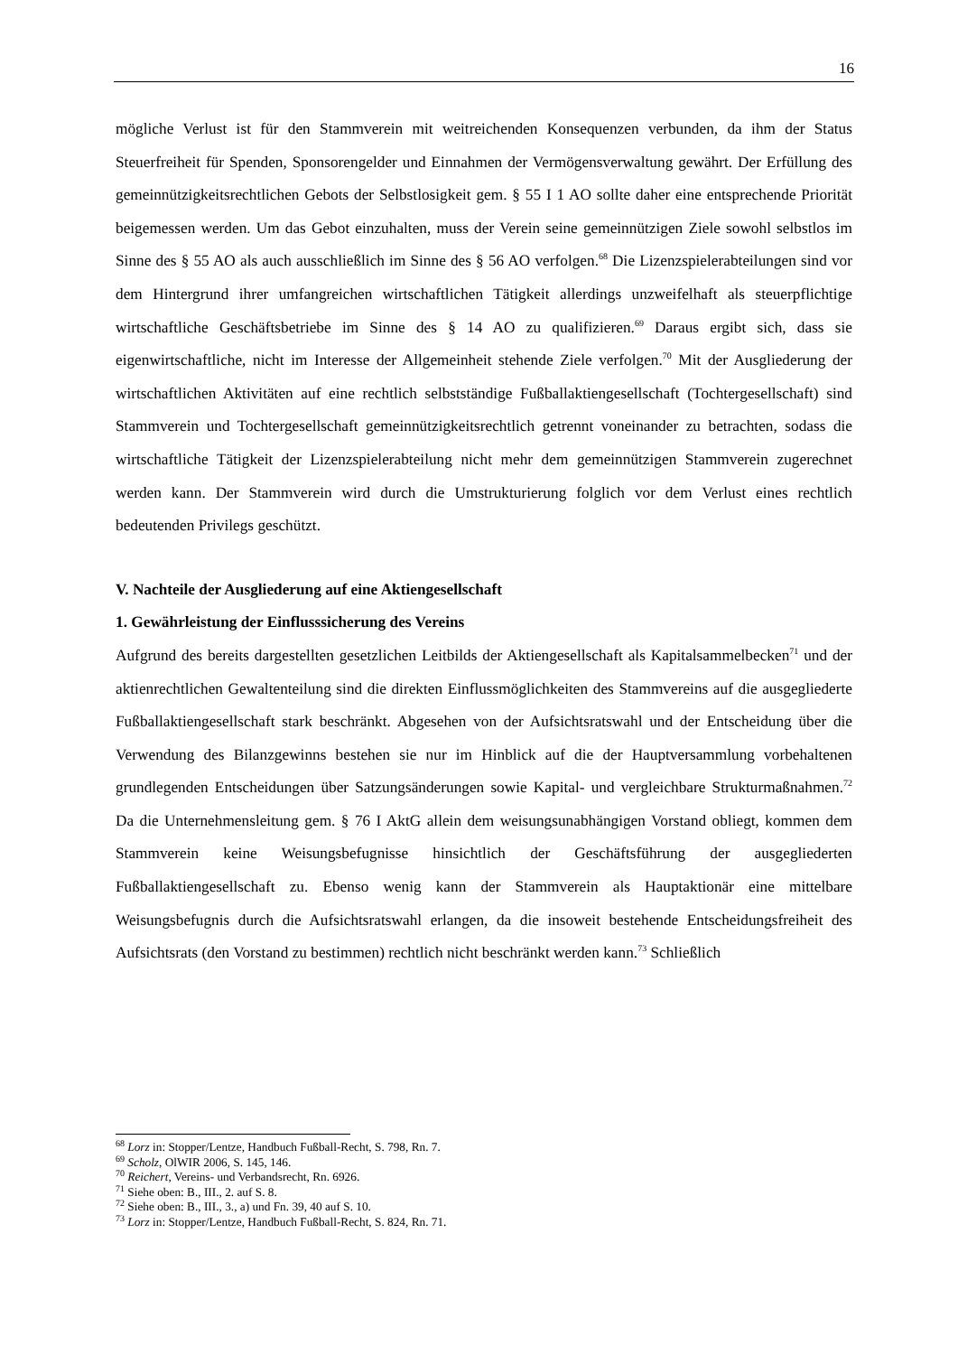16
mögliche Verlust ist für den Stammverein mit weitreichenden Konsequenzen verbunden, da ihm der Status Steuerfreiheit für Spenden, Sponsorengelder und Einnahmen der Vermögens­verwaltung gewährt. Der Erfüllung des gemeinnützigkeitsrechtlichen Gebots der Selbstlosig­keit gem. § 55 I 1 AO sollte daher eine entsprechende Priorität beigemessen werden. Um das Gebot einzuhalten, muss der Verein seine gemeinnützigen Ziele sowohl selbstlos im Sinne des § 55 AO als auch ausschließlich im Sinne des § 56 AO verfolgen.<sup>68</sup> Die Lizenzspielerab­teilungen sind vor dem Hintergrund ihrer umfangreichen wirtschaftlichen Tätigkeit allerdings unzweifelhaft als steuerpflichtige wirtschaftliche Geschäftsbetriebe im Sinne des § 14 AO zu qualifizieren.<sup>69</sup> Daraus ergibt sich, dass sie eigenwirtschaftliche, nicht im Interesse der All­gemeinheit stehende Ziele verfolgen.<sup>70</sup> Mit der Ausgliederung der wirtschaftlichen Aktivitä­ten auf eine rechtlich selbstständige Fußballaktiengesellschaft (Tochtergesellschaft) sind Stammverein und Tochtergesellschaft gemeinnützigkeitsrechtlich getrennt voneinander zu betrachten, sodass die wirtschaftliche Tätigkeit der Lizenzspielerabteilung nicht mehr dem gemeinnützigen Stammverein zugerechnet werden kann. Der Stammverein wird durch die Umstrukturierung folglich vor dem Verlust eines rechtlich bedeutenden Privilegs geschützt.
V. Nachteile der Ausgliederung auf eine Aktiengesellschaft
1. Gewährleistung der Einflusssicherung des Vereins
Aufgrund des bereits dargestellten gesetzlichen Leitbilds der Aktiengesellschaft als Kapital­sammelbecken<sup>71</sup> und der aktienrechtlichen Gewaltenteilung sind die direkten Einflussmög­lichkeiten des Stammvereins auf die ausgegliederte Fußballaktiengesellschaft stark be­schränkt. Abgesehen von der Aufsichtsratswahl und der Entscheidung über die Verwendung des Bilanzgewinns bestehen sie nur im Hinblick auf die der Hauptversammlung vorbehalte­nen grundlegenden Entscheidungen über Satzungsänderungen sowie Kapital- und vergleich­bare Strukturmaßnahmen.<sup>72</sup> Da die Unternehmensleitung gem. § 76 I AktG allein dem wei­sungsunabhängigen Vorstand obliegt, kommen dem Stammverein keine Weisungsbefugnisse hinsichtlich der Geschäftsführung der ausgegliederten Fußballaktiengesellschaft zu. Ebenso wenig kann der Stammverein als Hauptaktionär eine mittelbare Weisungsbefugnis durch die Aufsichtsratswahl erlangen, da die insoweit bestehende Entscheidungsfreiheit des Aufsichts­rats (den Vorstand zu bestimmen) rechtlich nicht beschränkt werden kann.<sup>73</sup> Schließlich
<sup>68</sup> Lorz in: Stopper/Lentze, Handbuch Fußball-Recht, S. 798, Rn. 7.
<sup>69</sup> Scholz, OlWIR 2006, S. 145, 146.
<sup>70</sup> Reichert, Vereins- und Verbandsrecht, Rn. 6926.
<sup>71</sup> Siehe oben: B., III., 2. auf S. 8.
<sup>72</sup> Siehe oben: B., III., 3., a) und Fn. 39, 40 auf S. 10.
<sup>73</sup> Lorz in: Stopper/Lentze, Handbuch Fußball-Recht, S. 824, Rn. 71.